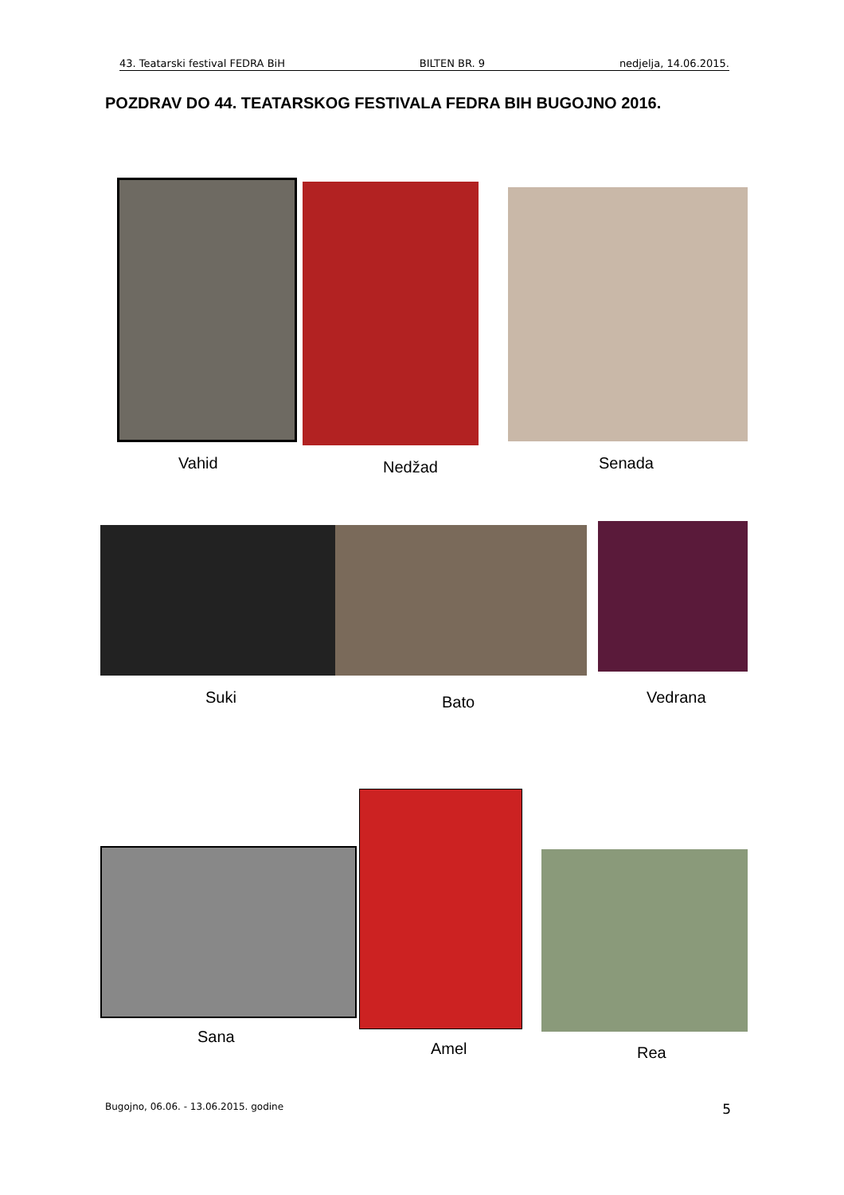43. Teatarski festival FEDRA BiH BILTEN BR. 9 nedjelja, 14.06.2015.
POZDRAV DO 44. TEATARSKOG FESTIVALA FEDRA BIH BUGOJNO 2016.
Vahid Nedžad Senada
Suki Bato Vedrana
Sana
Amel Rea
Bugojno, 06.06. - 13.06.2015. godine 5